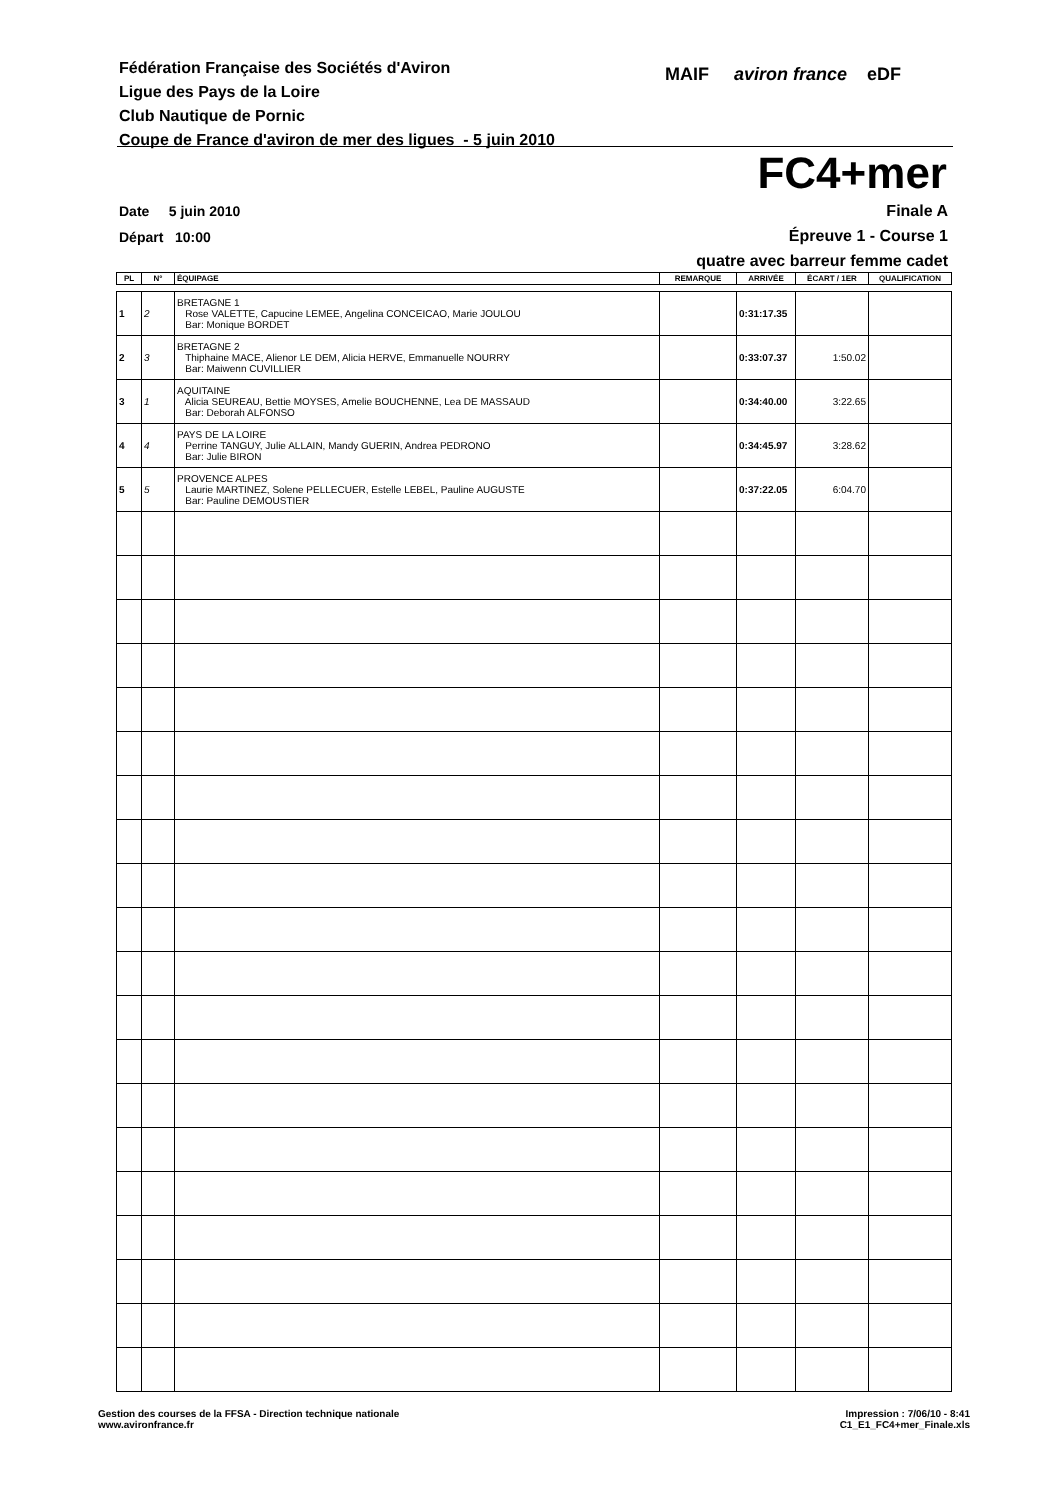Fédération Française des Sociétés d'Aviron
Ligue des Pays de la Loire
Club Nautique de Pornic
Coupe de France d'aviron de mer des ligues - 5 juin 2010
MAIF aviron france eDF
FC4+mer
Date 5 juin 2010
Départ 10:00
Finale A
Épreuve 1 - Course 1
quatre avec barreur femme cadet
| PL | N° | ÉQUIPAGE | REMARQUE | ARRIVÉE | ÉCART / 1ER | QUALIFICATION |
| --- | --- | --- | --- | --- | --- | --- |
| 1 | 2 | BRETAGNE 1 Rose VALETTE, Capucine LEMEE, Angelina CONCEICAO, Marie JOULOU Bar: Monique BORDET | | 0:31:17.35 | | |
| 2 | 3 | BRETAGNE 2 Thiphaine MACE, Alienor LE DEM, Alicia HERVE, Emmanuelle NOURRY Bar: Maiwenn CUVILLIER | | 0:33:07.37 | 1:50.02 | |
| 3 | 1 | AQUITAINE Alicia SEUREAU, Bettie MOYSES, Amelie BOUCHENNE, Lea DE MASSAUD Bar: Deborah ALFONSO | | 0:34:40.00 | 3:22.65 | |
| 4 | 4 | PAYS DE LA LOIRE Perrine TANGUY, Julie ALLAIN, Mandy GUERIN, Andrea PEDRONO Bar: Julie BIRON | | 0:34:45.97 | 3:28.62 | |
| 5 | 5 | PROVENCE ALPES Laurie MARTINEZ, Solene PELLECUER, Estelle LEBEL, Pauline AUGUSTE Bar: Pauline DEMOUSTIER | | 0:37:22.05 | 6:04.70 | |
Gestion des courses de la FFSA - Direction technique nationale
www.avironfrance.fr
Impression : 7/06/10 - 8:41
C1_E1_FC4+mer_Finale.xls